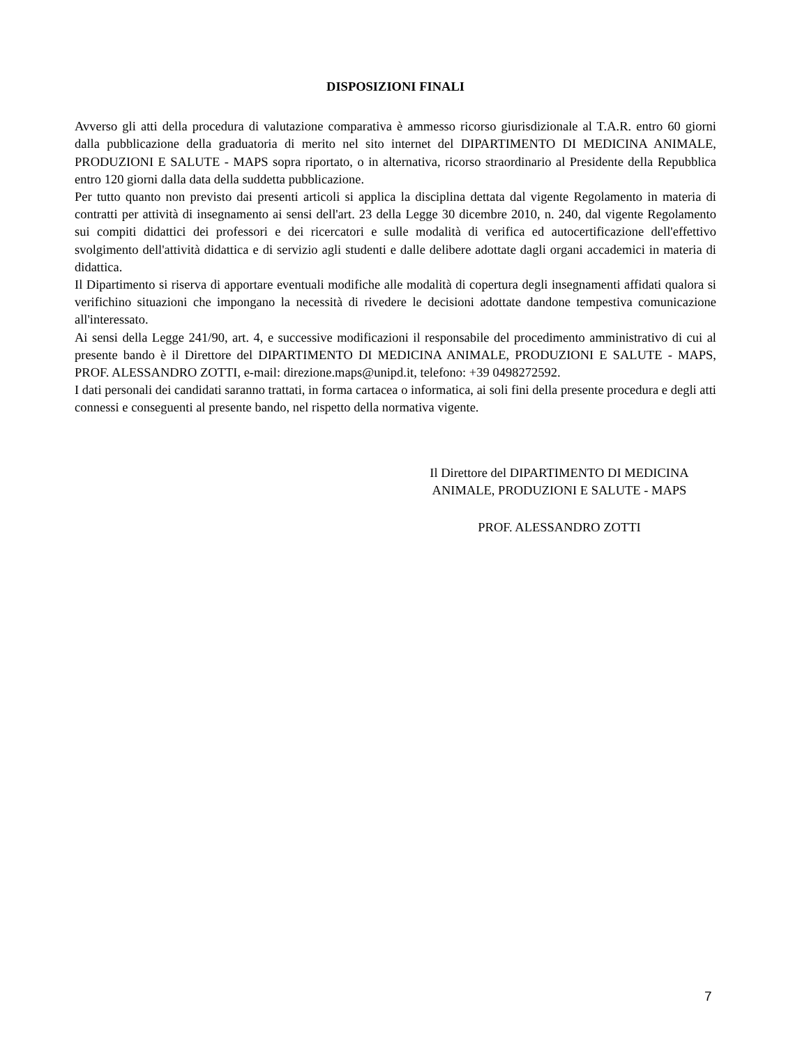DISPOSIZIONI FINALI
Avverso gli atti della procedura di valutazione comparativa è ammesso ricorso giurisdizionale al T.A.R. entro 60 giorni dalla pubblicazione della graduatoria di merito nel sito internet del DIPARTIMENTO DI MEDICINA ANIMALE, PRODUZIONI E SALUTE - MAPS sopra riportato, o in alternativa, ricorso straordinario al Presidente della Repubblica entro 120 giorni dalla data della suddetta pubblicazione.
Per tutto quanto non previsto dai presenti articoli si applica la disciplina dettata dal vigente Regolamento in materia di contratti per attività di insegnamento ai sensi dell'art. 23 della Legge 30 dicembre 2010, n. 240, dal vigente Regolamento sui compiti didattici dei professori e dei ricercatori e sulle modalità di verifica ed autocertificazione dell'effettivo svolgimento dell'attività didattica e di servizio agli studenti e dalle delibere adottate dagli organi accademici in materia di didattica.
Il Dipartimento si riserva di apportare eventuali modifiche alle modalità di copertura degli insegnamenti affidati qualora si verifichino situazioni che impongano la necessità di rivedere le decisioni adottate dandone tempestiva comunicazione all'interessato.
Ai sensi della Legge 241/90, art. 4, e successive modificazioni il responsabile del procedimento amministrativo di cui al presente bando è il Direttore del DIPARTIMENTO DI MEDICINA ANIMALE, PRODUZIONI E SALUTE - MAPS, PROF. ALESSANDRO ZOTTI, e-mail: direzione.maps@unipd.it, telefono: +39 0498272592.
I dati personali dei candidati saranno trattati, in forma cartacea o informatica, ai soli fini della presente procedura e degli atti connessi e conseguenti al presente bando, nel rispetto della normativa vigente.
Il Direttore del DIPARTIMENTO DI MEDICINA
ANIMALE, PRODUZIONI E SALUTE - MAPS
PROF. ALESSANDRO ZOTTI
7